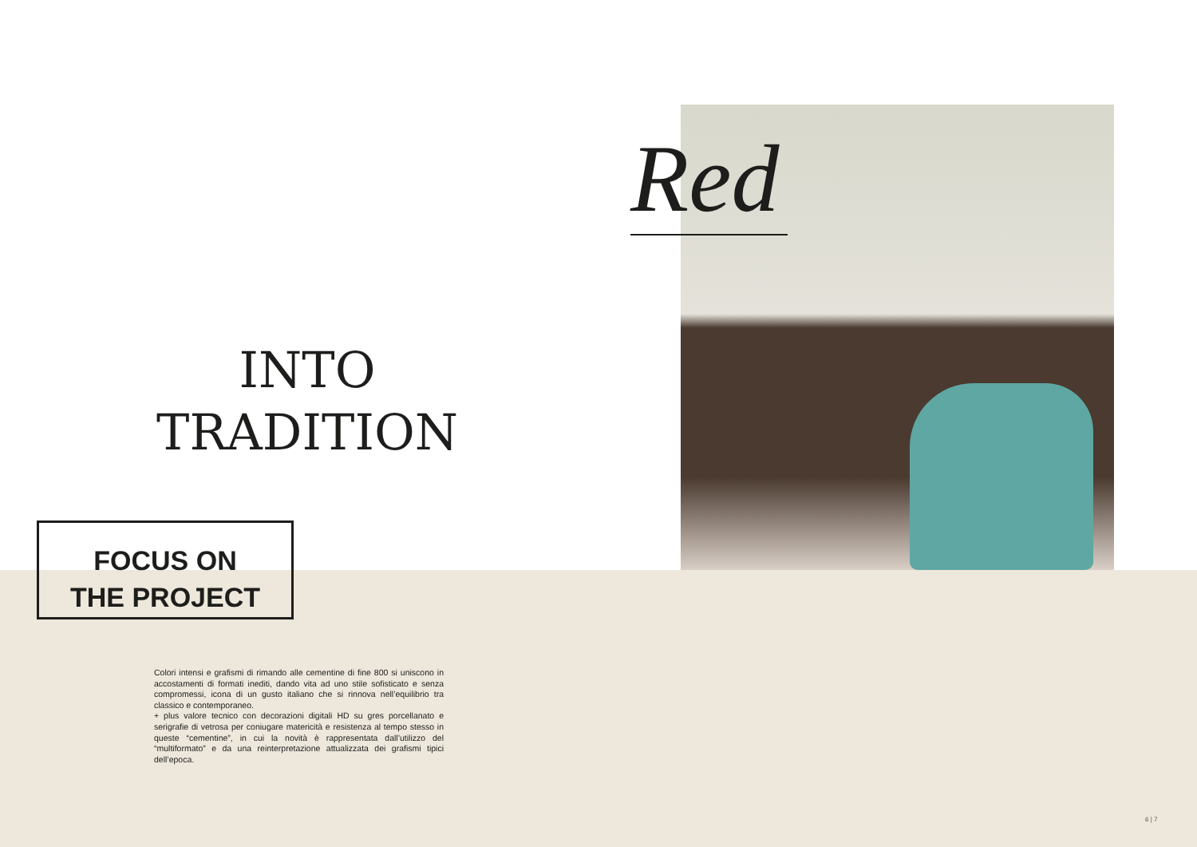Red
INTO
TRADITION
FOCUS ON
THE PROJECT
Colori intensi e grafismi di rimando alle cementine di fine 800 si uniscono in accostamenti di formati inediti, dando vita ad uno stile sofisticato e senza compromessi, icona di un gusto italiano che si rinnova nell’equilibrio tra classico e contemporaneo.
+ plus valore tecnico con decorazioni digitali HD su gres porcellanato e serigrafie di vetrosa per coniugare matericità e resistenza al tempo stesso in queste “cementine”, in cui la novità è rappresentata dall’utilizzo del “multiformato” e da una reinterpretazione attualizzata dei grafismi tipici dell’epoca.
6 | 7